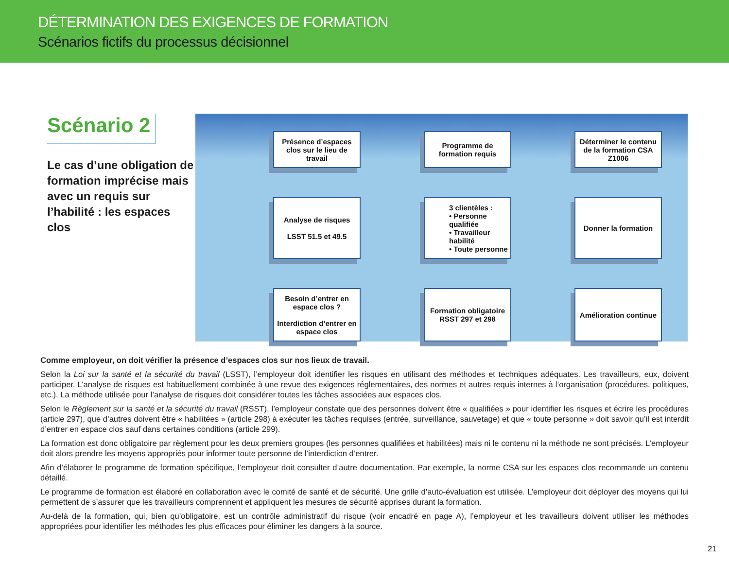DÉTERMINATION DES EXIGENCES DE FORMATION
Scénarios fictifs du processus décisionnel
Scénario 2
Le cas d’une obligation de formation imprécise mais avec un requis sur l’habilité : les espaces clos
Présence d’espaces clos sur le lieu de travail
Programme de formation requis
Déterminer le contenu de la formation CSA Z1006
Analyse de risques
LSST 51.5 et 49.5
3 clientèles :
• Personne qualifiée
• Travailleur habilité
• Toute personne
Donner la formation
Besoin d’entrer en espace clos ?
Interdiction d’entrer en espace clos
Formation obligatoire RSST 297 et 298
Amélioration continue
Comme employeur, on doit vérifier la présence d’espaces clos sur nos lieux de travail.
Selon la Loi sur la santé et la sécurité du travail (LSST), l’employeur doit identifier les risques en utilisant des méthodes et techniques adéquates. Les travailleurs, eux, doivent participer. L’analyse de risques est habituellement combinée à une revue des exigences réglementaires, des normes et autres requis internes à l’organisation (procédures, politiques, etc.). La méthode utilisée pour l’analyse de risques doit considérer toutes les tâches associées aux espaces clos.
Selon le Règlement sur la santé et la sécurité du travail (RSST), l’employeur constate que des personnes doivent être « qualifiées » pour identifier les risques et écrire les procédures (article 297), que d’autres doivent être « habilitées » (article 298) à exécuter les tâches requises (entrée, surveillance, sauvetage) et que « toute personne » doit savoir qu’il est interdit d’entrer en espace clos sauf dans certaines conditions (article 299).
La formation est donc obligatoire par règlement pour les deux premiers groupes (les personnes qualifiées et habilitées) mais ni le contenu ni la méthode ne sont précisés. L’employeur doit alors prendre les moyens appropriés pour informer toute personne de l’interdiction d’entrer.
Afin d’élaborer le programme de formation spécifique, l’employeur doit consulter d’autre documentation. Par exemple, la norme CSA sur les espaces clos recommande un contenu détaillé.
Le programme de formation est élaboré en collaboration avec le comité de santé et de sécurité. Une grille d’auto-évaluation est utilisée. L’employeur doit déployer des moyens qui lui permettent de s’assurer que les travailleurs comprennent et appliquent les mesures de sécurité apprises durant la formation.
Au-delà de la formation, qui, bien qu’obligatoire, est un contrôle administratif du risque (voir encadré en page A), l’employeur et les travailleurs doivent utiliser les méthodes appropriées pour identifier les méthodes les plus efficaces pour éliminer les dangers à la source.
21